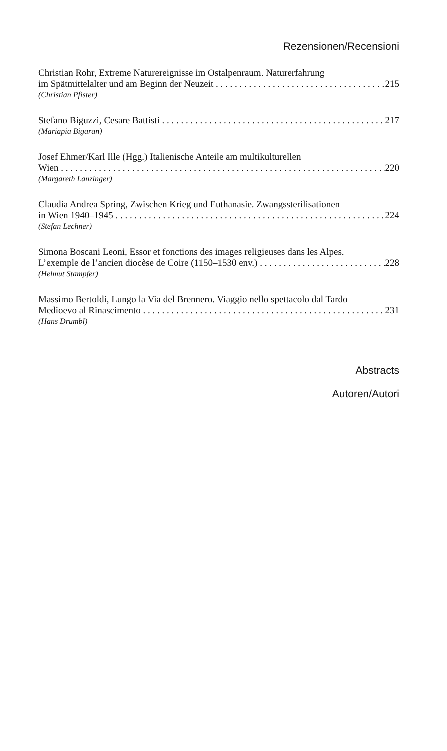Rezensionen/Recensioni
Christian Rohr, Extreme Naturereignisse im Ostalpenraum. Naturerfahrung
im Spätmittelalter und am Beginn der Neuzeit 215
(Christian Pfister)
Stefano Biguzzi, Cesare Battisti 217
(Mariapia Bigaran)
Josef Ehmer/Karl Ille (Hgg.) Italienische Anteile am multikulturellen
Wien 220
(Margareth Lanzinger)
Claudia Andrea Spring, Zwischen Krieg und Euthanasie. Zwangssterilisationen
in Wien 1940–1945 224
(Stefan Lechner)
Simona Boscani Leoni, Essor et fonctions des images religieuses dans les Alpes.
L’exemple de l’ancien diocèse de Coire (1150–1530 env.) 228
(Helmut Stampfer)
Massimo Bertoldi, Lungo la Via del Brennero. Viaggio nello spettacolo dal Tardo
Medioevo al Rinascimento 231
(Hans Drumbl)
Abstracts
Autoren/Autori